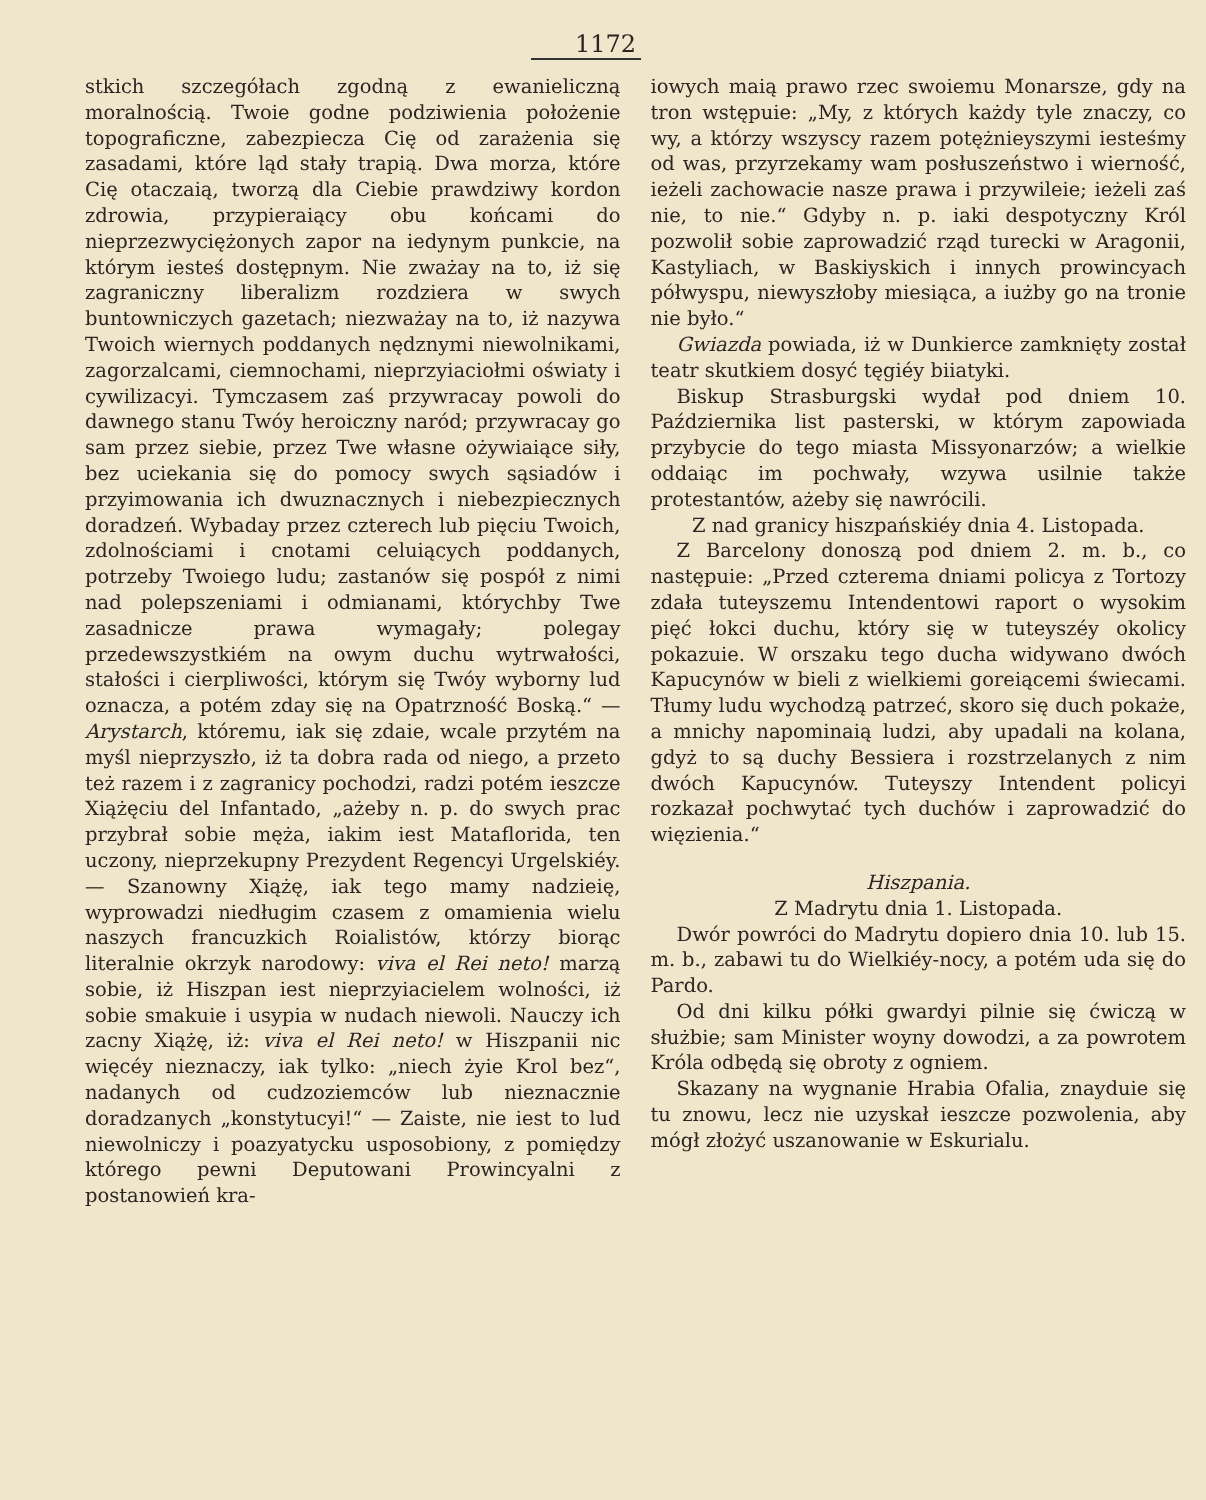1172
stkich szczegółach zgodną z ewanieliczną moralnością. Twoie godne podziwienia położenie topograficzne, zabezpiecza Cię od zarażenia się zasadami, które ląd stały trapią. Dwa morza, które Cię otaczaią, tworzą dla Ciebie prawdziwy kordon zdrowia, przypieraiący obu końcami do nieprzezwyciężonych zapor na iedynym punkcie, na którym iesteś dostępnym. Nie zważay na to, iż się zagraniczny liberalizm rozdziera w swych buntowniczych gazetach; niezważay na to, iż nazywa Twoich wiernych poddanych nędznymi niewolnikami, zagorzalcami, ciemnochami, nieprzyiaciołmi oświaty i cywilizacyi. Tymczasem zaś przywracay powoli do dawnego stanu Twóy heroiczny naród; przywracay go sam przez siebie, przez Twe własne ożywiaiące siły, bez uciekania się do pomocy swych sąsiadów i przyimowania ich dwuznacznych i niebezpiecznych doradzeń. Wybaday przez czterech lub pięciu Twoich, zdolnościami i cnotami celuiących poddanych, potrzeby Twoiego ludu; zastanów się pospół z nimi nad polepszeniami i odmianami, którychby Twe zasadnicze prawa wymagały; polegay przedewszystkiém na owym duchu wytrwałości, stałości i cierpliwości, którym się Twóy wyborny lud oznacza, a potém zday się na Opatrzność Boską.“ — Arystarch, któremu, iak się zdaie, wcale przytém na myśl nieprzyszło, iż ta dobra rada od niego, a przeto też razem i z zagranicy pochodzi, radzi potém ieszcze Xiążęciu del Infantado, „ażeby n. p. do swych prac przybrał sobie męża, iakim iest Mataflorida, ten uczony, nieprzekupny Prezydent Regencyi Urgelskiéy. — Szanowny Xiążę, iak tego mamy nadzieię, wyprowadzi niedługim czasem z omamienia wielu naszych francuzkich Roialistów, którzy biorąc literalnie okrzyk narodowy: viva el Rei neto! marzą sobie, iż Hiszpan iest nieprzyiacielem wolności, iż sobie smakuie i usypia w nudach niewoli. Nauczy ich zacny Xiążę, iż: viva el Rei neto! w Hiszpanii nic więcéy nieznaczy, iak tylko: „niech żyie Krol bez“, nadanych od cudzoziemców lub nieznacznie doradzanych „konstytucyi!“ — Zaiste, nie iest to lud niewolniczy i poazyatycku usposobiony, z pomiędzy którego pewni Deputowani Prowincyalni z postanowień kra-
iowych maią prawo rzec swoiemu Monarsze, gdy na tron wstępuie: „My, z których każdy tyle znaczy, co wy, a którzy wszyscy razem potężnieyszymi iesteśmy od was, przyrzekamy wam posłuszeństwo i wierność, ieżeli zachowacie nasze prawa i przywileie; ieżeli zaś nie, to nie.“ Gdyby n. p. iaki despotyczny Król pozwolił sobie zaprowadzić rząd turecki w Aragonii, Kastyliach, w Baskiyskich i innych prowincyach półwyspu, niewyszłoby miesiąca, a iużby go na tronie nie było.“
Gwiazda powiada, iż w Dunkierce zamknięty został teatr skutkiem dosyć tęgiéy biiatyki.
Biskup Strasburgski wydał pod dniem 10. Października list pasterski, w którym zapowiada przybycie do tego miasta Missyonarzów; a wielkie oddaiąc im pochwały, wzywa usilnie także protestantów, ażeby się nawrócili.
Z nad granicy hiszpańskiéy dnia 4. Listopada.
Z Barcelony donoszą pod dniem 2. m. b., co następuie: „Przed czterema dniami policya z Tortozy zdała tuteyszemu Intendentowi raport o wysokim pięć łokci duchu, który się w tuteyszéy okolicy pokazuie. W orszaku tego ducha widywano dwóch Kapucynów w bieli z wielkiemi goreiącemi świecami. Tłumy ludu wychodzą patrzeć, skoro się duch pokaże, a mnichy napominaią ludzi, aby upadali na kolana, gdyż to są duchy Bessiera i rozstrzelanych z nim dwóch Kapucynów. Tuteyszy Intendent policyi rozkazał pochwytać tych duchów i zaprowadzić do więzienia.“
Hiszpania.
Z Madrytu dnia 1. Listopada.
Dwór powróci do Madrytu dopiero dnia 10. lub 15. m. b., zabawi tu do Wielkiéy-nocy, a potém uda się do Pardo.
Od dni kilku półki gwardyi pilnie się ćwiczą w służbie; sam Minister woyny dowodzi, a za powrotem Króla odbędą się obroty z ogniem.
Skazany na wygnanie Hrabia Ofalia, znayduie się tu znowu, lecz nie uzyskał ieszcze pozwolenia, aby mógł złożyć uszanowanie w Eskurialu.